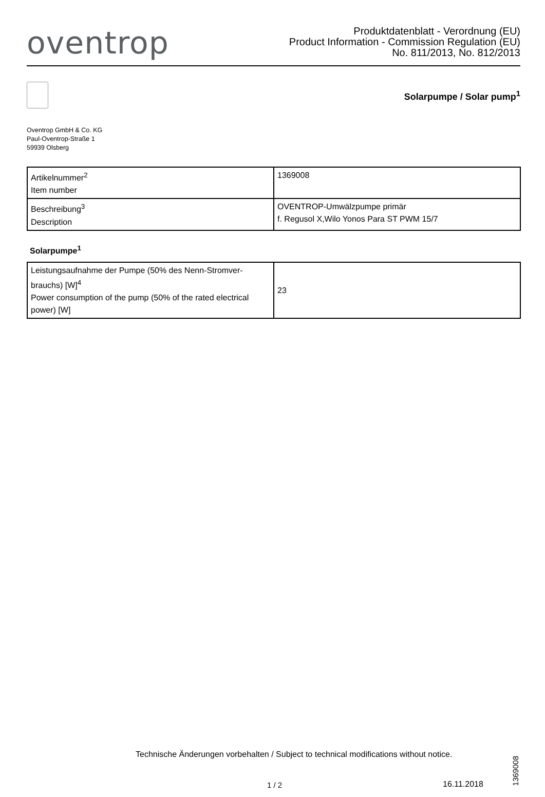oventrop
Produktdatenblatt - Verordnung (EU)
Product Information - Commission Regulation (EU)
No. 811/2013, No. 812/2013
Solarpumpe / Solar pump<sup>1</sup>
Oventrop GmbH & Co. KG
Paul-Oventrop-Straße 1
59939 Olsberg
| Artikelnummer<sup>2</sup> Item number | 1369008 |
| Beschreibung<sup>3</sup> Description | OVENTROP-Umwälzpumpe primär f. Regusol X,Wilo Yonos Para ST PWM 15/7 |
Solarpumpe<sup>1</sup>
| Leistungsaufnahme der Pumpe (50% des Nenn-Stromver-brauchs) [W]<sup>4</sup> Power consumption of the pump (50% of the rated electrical power) [W] | 23 |
Technische Änderungen vorbehalten / Subject to technical modifications without notice.
1369008
1 / 2 16.11.2018